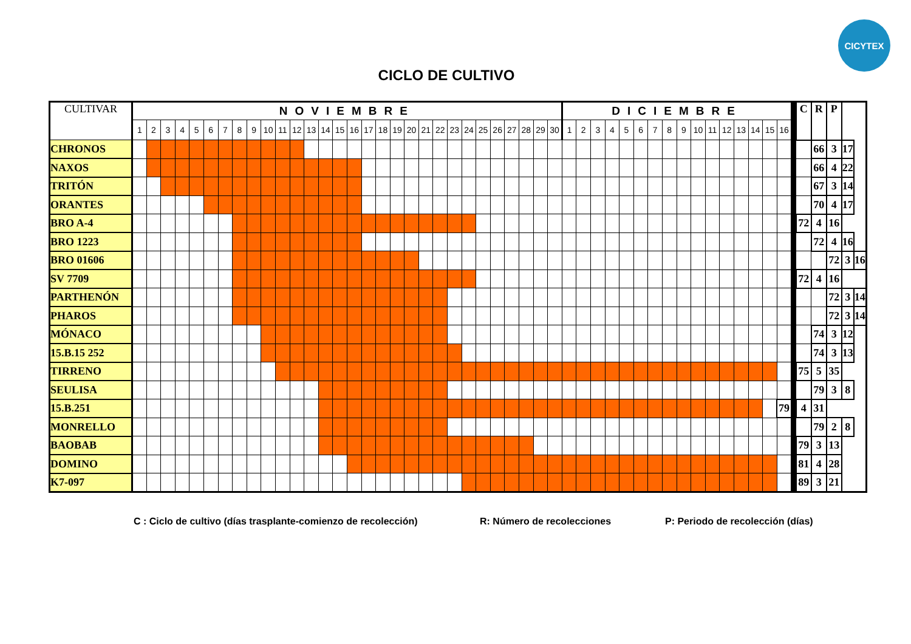CICYTEX
CICLO DE CULTIVO
| CULTIVAR | NOVIEMBRE | | | | | | | | | | | | | | | | | | | | | | | | | | | | | | DICIEMBRE | | | | | | | | | | | | | | | | | C | R | P | | |
| --- | --- | --- | --- | --- | --- | --- | --- | --- | --- | --- | --- | --- | --- | --- | --- | --- | --- | --- | --- | --- | --- | --- | --- | --- | --- | --- | --- | --- | --- | --- | --- | --- | --- | --- | --- | --- | --- | --- | --- | --- | --- | --- | --- | --- | --- | --- | --- | --- | --- | --- | --- | --- |
| | 1 | 2 | 3 | 4 | 5 | 6 | 7 | 8 | 9 | 10 | 11 | 12 | 13 | 14 | 15 | 16 | 17 | 18 | 19 | 20 | 21 | 22 | 23 | 24 | 25 | 26 | 27 | 28 | 29 | 30 | 1 | 2 | 3 | 4 | 5 | 6 | 7 | 8 | 9 | 10 | 11 | 12 | 13 | 14 | 15 | 16 | | | | | | |
| CHRONOS | | | | | | | | | | | | | | | | | | | | | | | | | | | | | | | | | | | | | | | | | | | | | | | | | 66 | 3 | 17 | |
| NAXOS | | | | | | | | | | | | | | | | | | | | | | | | | | | | | | | | | | | | | | | | | | | | | | | | | 66 | 4 | 22 | |
| TRITÓN | | | | | | | | | | | | | | | | | | | | | | | | | | | | | | | | | | | | | | | | | | | | | | | | | 67 | 3 | 14 | |
| ORANTES | | | | | | | | | | | | | | | | | | | | | | | | | | | | | | | | | | | | | | | | | | | | | | | | | 70 | 4 | 17 | |
| BRO A-4 | | | | | | | | | | | | | | | | | | | | | | | | | | | | | | | | | | | | | | | | | | | | | | | | 72 | 4 | 16 | | |
| BRO 1223 | | | | | | | | | | | | | | | | | | | | | | | | | | | | | | | | | | | | | | | | | | | | | | | | | 72 | 4 | 16 | |
| BRO 01606 | | | | | | | | | | | | | | | | | | | | | | | | | | | | | | | | | | | | | | | | | | | | | | | | | | 72 | 3 | 16 |
| SV 7709 | | | | | | | | | | | | | | | | | | | | | | | | | | | | | | | | | | | | | | | | | | | | | | | | 72 | 4 | 16 | | |
| PARTHENÓN | | | | | | | | | | | | | | | | | | | | | | | | | | | | | | | | | | | | | | | | | | | | | | | | | | 72 | 3 | 14 |
| PHAROS | | | | | | | | | | | | | | | | | | | | | | | | | | | | | | | | | | | | | | | | | | | | | | | | | | 72 | 3 | 14 |
| MÓNACO | | | | | | | | | | | | | | | | | | | | | | | | | | | | | | | | | | | | | | | | | | | | | | | | | 74 | 3 | 12 | |
| 15.B.15 252 | | | | | | | | | | | | | | | | | | | | | | | | | | | | | | | | | | | | | | | | | | | | | | | | | 74 | 3 | 13 | |
| TIRRENO | | | | | | | | | | | | | | | | | | | | | | | | | | | | | | | | | | | | | | | | | | | | | | | | 75 | 5 | 35 | | |
| SEULISA | | | | | | | | | | | | | | | | | | | | | | | | | | | | | | | | | | | | | | | | | | | | | | | | | 79 | 3 | 8 | |
| 15.B.251 | | | | | | | | | | | | | | | | | | | | | | | | | | | | | | | | | | | | | | | | | | | | | | 79 | | 4 | 31 | | | |
| MONRELLO | | | | | | | | | | | | | | | | | | | | | | | | | | | | | | | | | | | | | | | | | | | | | | | | | 79 | 2 | 8 | |
| BAOBAB | | | | | | | | | | | | | | | | | | | | | | | | | | | | | | | | | | | | | | | | | | | | | | | | 79 | 3 | 13 | | |
| DOMINO | | | | | | | | | | | | | | | | | | | | | | | | | | | | | | | | | | | | | | | | | | | | | | | | 81 | 4 | 28 | | |
| K7-097 | | | | | | | | | | | | | | | | | | | | | | | | | | | | | | | | | | | | | | | | | | | | | | | | 89 | 3 | 21 | | |
C : Ciclo de cultivo (días trasplante-comienzo de recolección) R: Número de recolecciones P: Periodo de recolección (días)